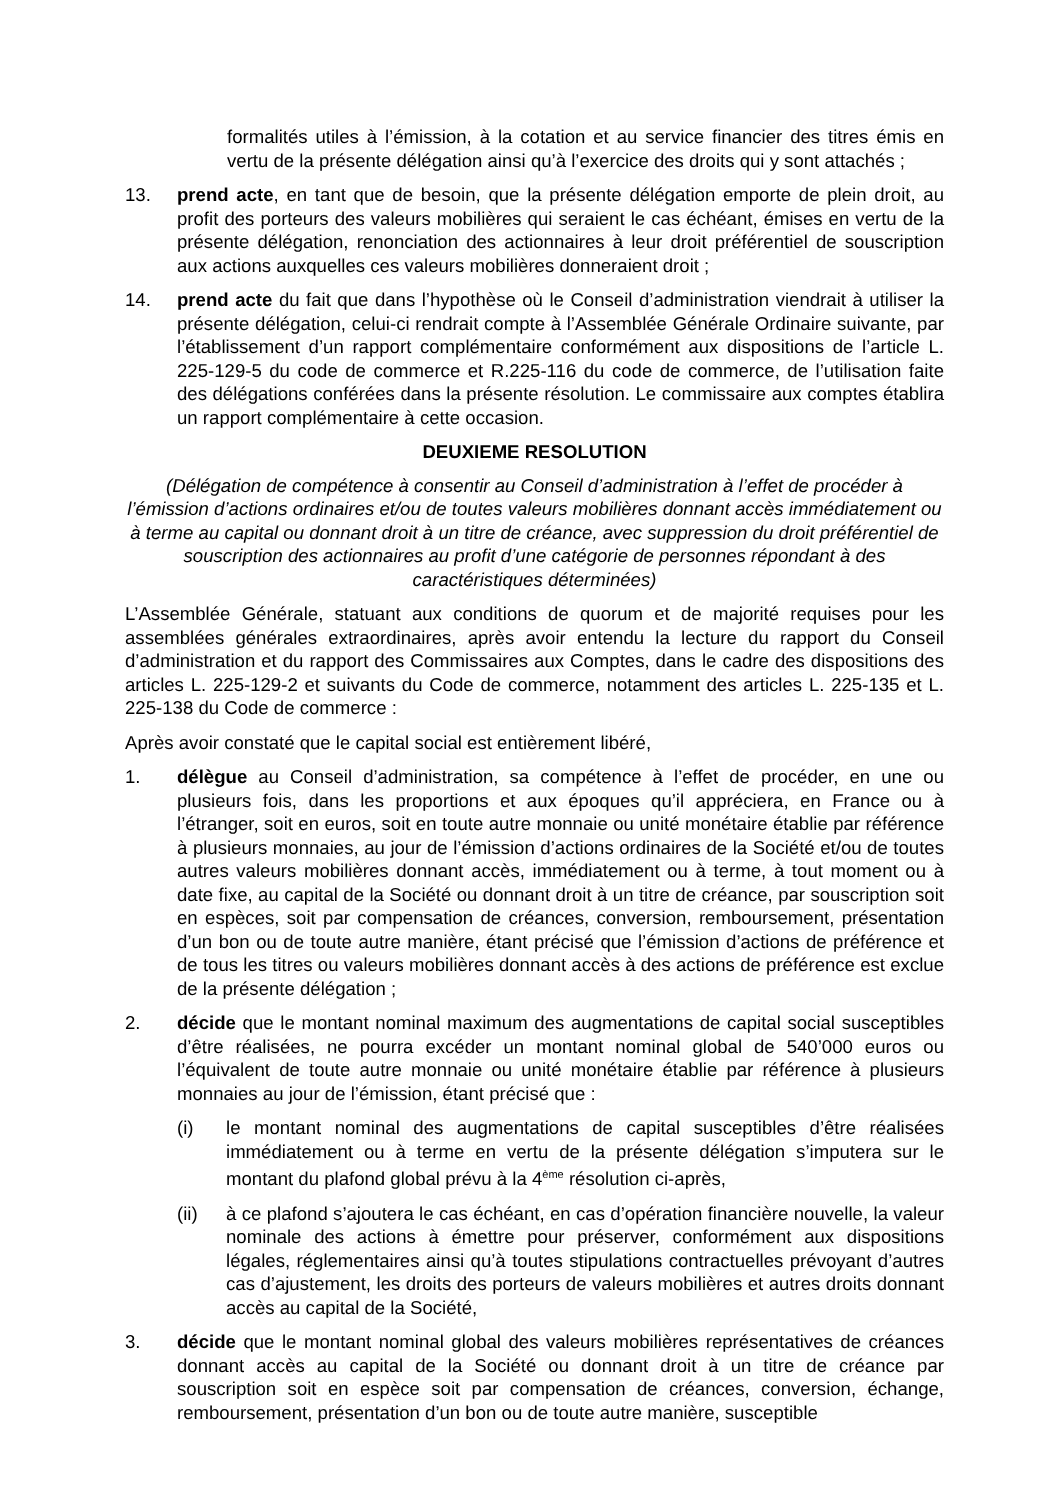formalités utiles à l’émission, à la cotation et au service financier des titres émis en vertu de la présente délégation ainsi qu’à l’exercice des droits qui y sont attachés ;
13. prend acte, en tant que de besoin, que la présente délégation emporte de plein droit, au profit des porteurs des valeurs mobilières qui seraient le cas échéant, émises en vertu de la présente délégation, renonciation des actionnaires à leur droit préférentiel de souscription aux actions auxquelles ces valeurs mobilières donneraient droit ;
14. prend acte du fait que dans l’hypothèse où le Conseil d’administration viendrait à utiliser la présente délégation, celui-ci rendrait compte à l’Assemblée Générale Ordinaire suivante, par l’établissement d’un rapport complémentaire conformément aux dispositions de l’article L. 225-129-5 du code de commerce et R.225-116 du code de commerce, de l’utilisation faite des délégations conférées dans la présente résolution. Le commissaire aux comptes établira un rapport complémentaire à cette occasion.
DEUXIEME RESOLUTION
(Délégation de compétence à consentir au Conseil d’administration à l’effet de procéder à l’émission d’actions ordinaires et/ou de toutes valeurs mobilières donnant accès immédiatement ou à terme au capital ou donnant droit à un titre de créance, avec suppression du droit préférentiel de souscription des actionnaires au profit d’une catégorie de personnes répondant à des caractéristiques déterminées)
L’Assemblée Générale, statuant aux conditions de quorum et de majorité requises pour les assemblées générales extraordinaires, après avoir entendu la lecture du rapport du Conseil d’administration et du rapport des Commissaires aux Comptes, dans le cadre des dispositions des articles L. 225-129-2 et suivants du Code de commerce, notamment des articles L. 225-135 et L. 225-138 du Code de commerce :
Après avoir constaté que le capital social est entièrement libéré,
1. délègue au Conseil d’administration, sa compétence à l’effet de procéder, en une ou plusieurs fois, dans les proportions et aux époques qu’il appréciera, en France ou à l’étranger, soit en euros, soit en toute autre monnaie ou unité monétaire établie par référence à plusieurs monnaies, au jour de l’émission d’actions ordinaires de la Société et/ou de toutes autres valeurs mobilières donnant accès, immédiatement ou à terme, à tout moment ou à date fixe, au capital de la Société ou donnant droit à un titre de créance, par souscription soit en espèces, soit par compensation de créances, conversion, remboursement, présentation d’un bon ou de toute autre manière, étant précisé que l’émission d’actions de préférence et de tous les titres ou valeurs mobilières donnant accès à des actions de préférence est exclue de la présente délégation ;
2. décide que le montant nominal maximum des augmentations de capital social susceptibles d’être réalisées, ne pourra excéder un montant nominal global de 540’000 euros ou l’équivalent de toute autre monnaie ou unité monétaire établie par référence à plusieurs monnaies au jour de l’émission, étant précisé que :
(i) le montant nominal des augmentations de capital susceptibles d’être réalisées immédiatement ou à terme en vertu de la présente délégation s’imputera sur le montant du plafond global prévu à la 4<sup>ème</sup> résolution ci-après,
(ii) à ce plafond s’ajoutera le cas échéant, en cas d’opération financière nouvelle, la valeur nominale des actions à émettre pour préserver, conformément aux dispositions légales, réglementaires ainsi qu’à toutes stipulations contractuelles prévoyant d’autres cas d’ajustement, les droits des porteurs de valeurs mobilières et autres droits donnant accès au capital de la Société,
3. décide que le montant nominal global des valeurs mobilières représentatives de créances donnant accès au capital de la Société ou donnant droit à un titre de créance par souscription soit en espèce soit par compensation de créances, conversion, échange, remboursement, présentation d’un bon ou de toute autre manière, susceptible